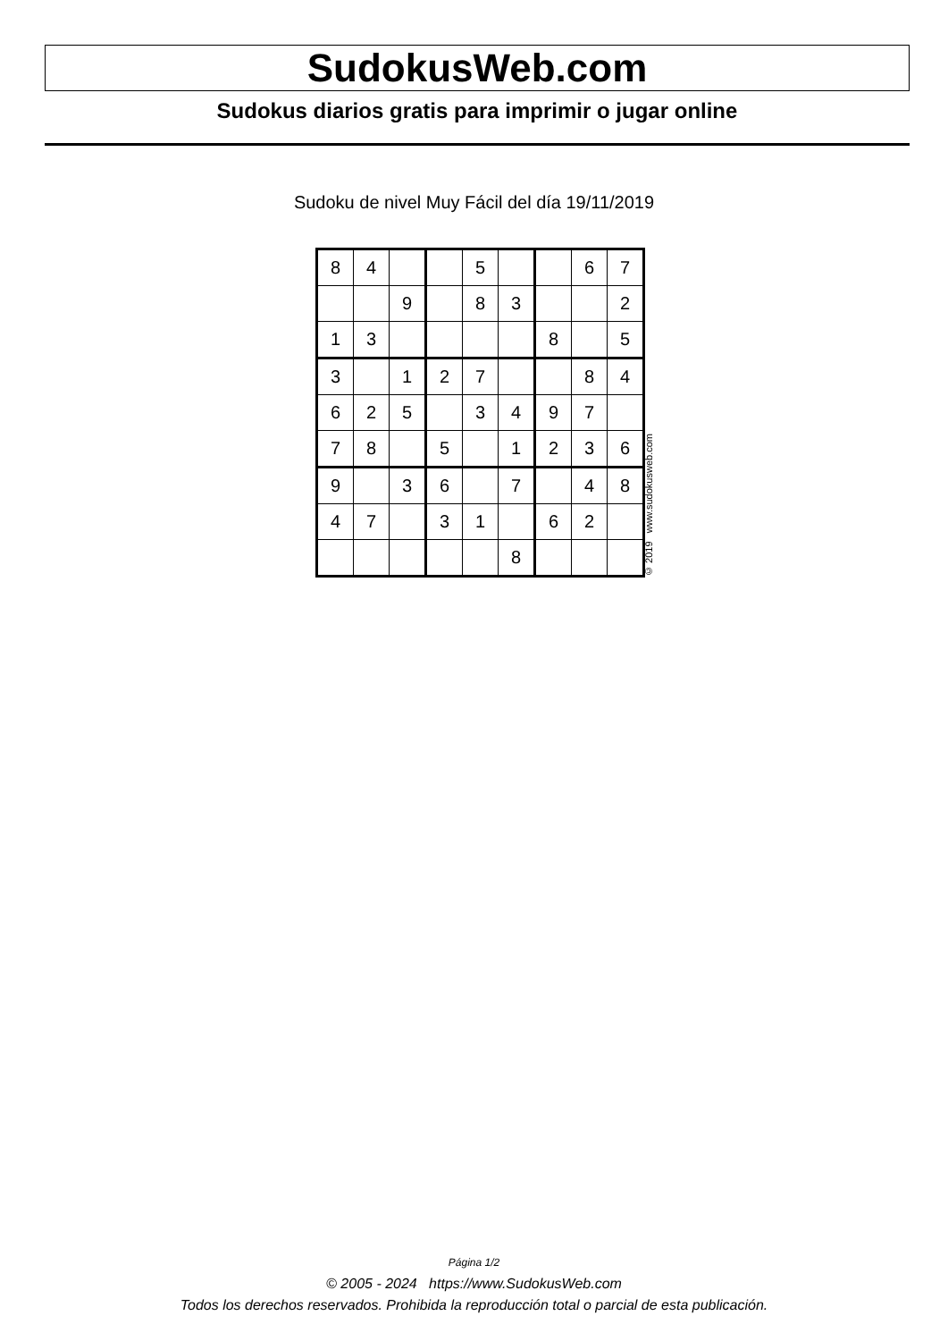SudokusWeb.com
Sudokus diarios gratis para imprimir o jugar online
Sudoku de nivel Muy Fácil del día 19/11/2019
| 8 | 4 | | | 5 | | | 6 | 7 |
| | | 9 | | 8 | 3 | | | 2 |
| 1 | 3 | | | | | 8 | | 5 |
| 3 | | 1 | 2 | 7 | | | 8 | 4 |
| 6 | 2 | 5 | | 3 | 4 | 9 | 7 | |
| 7 | 8 | | 5 | | 1 | 2 | 3 | 6 |
| 9 | | 3 | 6 | | 7 | | 4 | 8 |
| 4 | 7 | | 3 | 1 | | 6 | 2 | |
| | | | | | 8 | | | |
© 2019 www.sudokusweb.com
Página 1/2
© 2005 - 2024 https://www.SudokusWeb.com
Todos los derechos reservados. Prohibida la reproducción total o parcial de esta publicación.